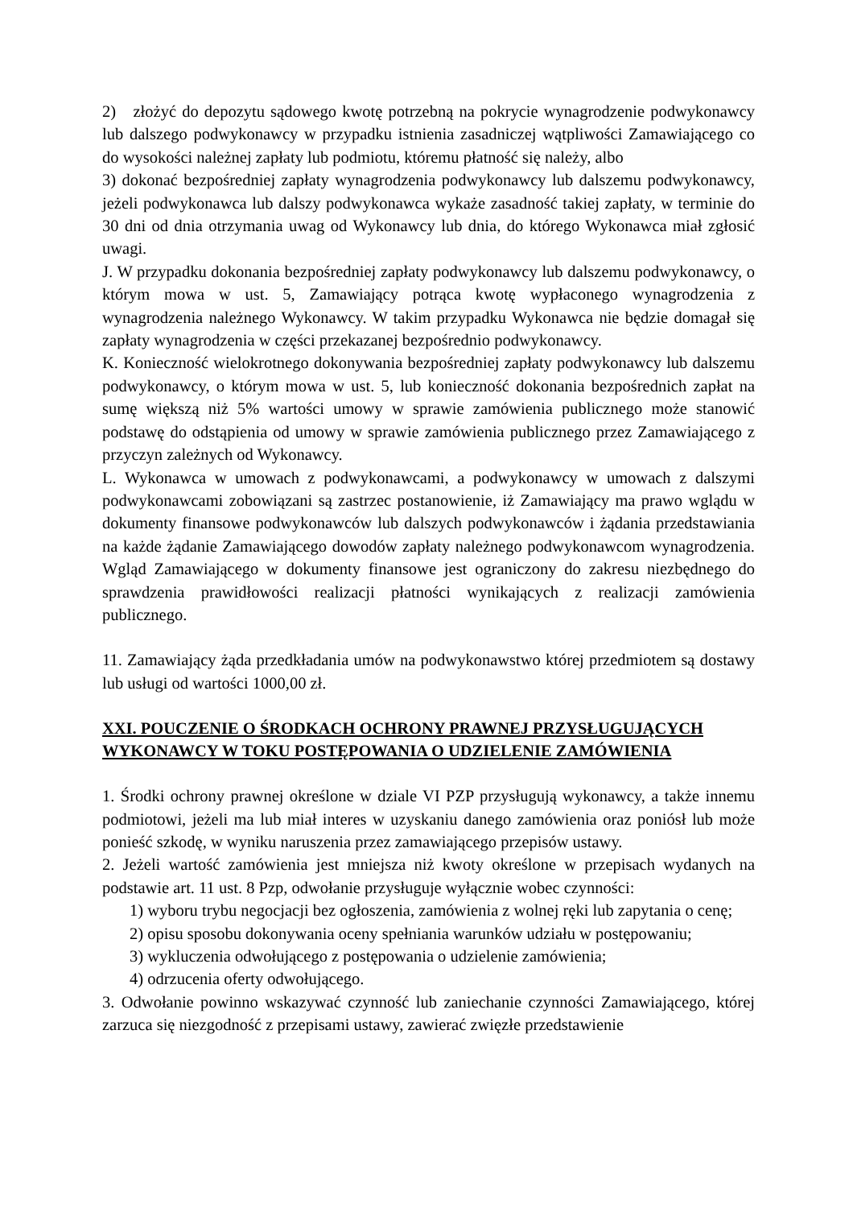2) złożyć do depozytu sądowego kwotę potrzebną na pokrycie wynagrodzenie podwykonawcy lub dalszego podwykonawcy w przypadku istnienia zasadniczej wątpliwości Zamawiającego co do wysokości należnej zapłaty lub podmiotu, któremu płatność się należy, albo
3) dokonać bezpośredniej zapłaty wynagrodzenia podwykonawcy lub dalszemu podwykonawcy, jeżeli podwykonawca lub dalszy podwykonawca wykaże zasadność takiej zapłaty, w terminie do 30 dni od dnia otrzymania uwag od Wykonawcy lub dnia, do którego Wykonawca miał zgłosić uwagi.
J. W przypadku dokonania bezpośredniej zapłaty podwykonawcy lub dalszemu podwykonawcy, o którym mowa w ust. 5, Zamawiający potrąca kwotę wypłaconego wynagrodzenia z wynagrodzenia należnego Wykonawcy. W takim przypadku Wykonawca nie będzie domagał się zapłaty wynagrodzenia w części przekazanej bezpośrednio podwykonawcy.
K. Konieczność wielokrotnego dokonywania bezpośredniej zapłaty podwykonawcy lub dalszemu podwykonawcy, o którym mowa w ust. 5, lub konieczność dokonania bezpośrednich zapłat na sumę większą niż 5% wartości umowy w sprawie zamówienia publicznego może stanowić podstawę do odstąpienia od umowy w sprawie zamówienia publicznego przez Zamawiającego z przyczyn zależnych od Wykonawcy.
L. Wykonawca w umowach z podwykonawcami, a podwykonawcy w umowach z dalszymi podwykonawcami zobowiązani są zastrzec postanowienie, iż Zamawiający ma prawo wglądu w dokumenty finansowe podwykonawców lub dalszych podwykonawców i żądania przedstawiania na każde żądanie Zamawiającego dowodów zapłaty należnego podwykonawcom wynagrodzenia. Wgląd Zamawiającego w dokumenty finansowe jest ograniczony do zakresu niezbędnego do sprawdzenia prawidłowości realizacji płatności wynikających z realizacji zamówienia publicznego.
11. Zamawiający żąda przedkładania umów na podwykonawstwo której przedmiotem są dostawy lub usługi od wartości 1000,00 zł.
XXI. POUCZENIE O ŚRODKACH OCHRONY PRAWNEJ PRZYSŁUGUJĄCYCH WYKONAWCY W TOKU POSTĘPOWANIA O UDZIELENIE ZAMÓWIENIA
1. Środki ochrony prawnej określone w dziale VI PZP przysługują wykonawcy, a także innemu podmiotowi, jeżeli ma lub miał interes w uzyskaniu danego zamówienia oraz poniósł lub może ponieść szkodę, w wyniku naruszenia przez zamawiającego przepisów ustawy.
2. Jeżeli wartość zamówienia jest mniejsza niż kwoty określone w przepisach wydanych na podstawie art. 11 ust. 8 Pzp, odwołanie przysługuje wyłącznie wobec czynności:
1) wyboru trybu negocjacji bez ogłoszenia, zamówienia z wolnej ręki lub zapytania o cenę;
2) opisu sposobu dokonywania oceny spełniania warunków udziału w postępowaniu;
3) wykluczenia odwołującego z postępowania o udzielenie zamówienia;
4) odrzucenia oferty odwołującego.
3. Odwołanie powinno wskazywać czynność lub zaniechanie czynności Zamawiającego, której zarzuca się niezgodność z przepisami ustawy, zawierać zwięzłe przedstawienie